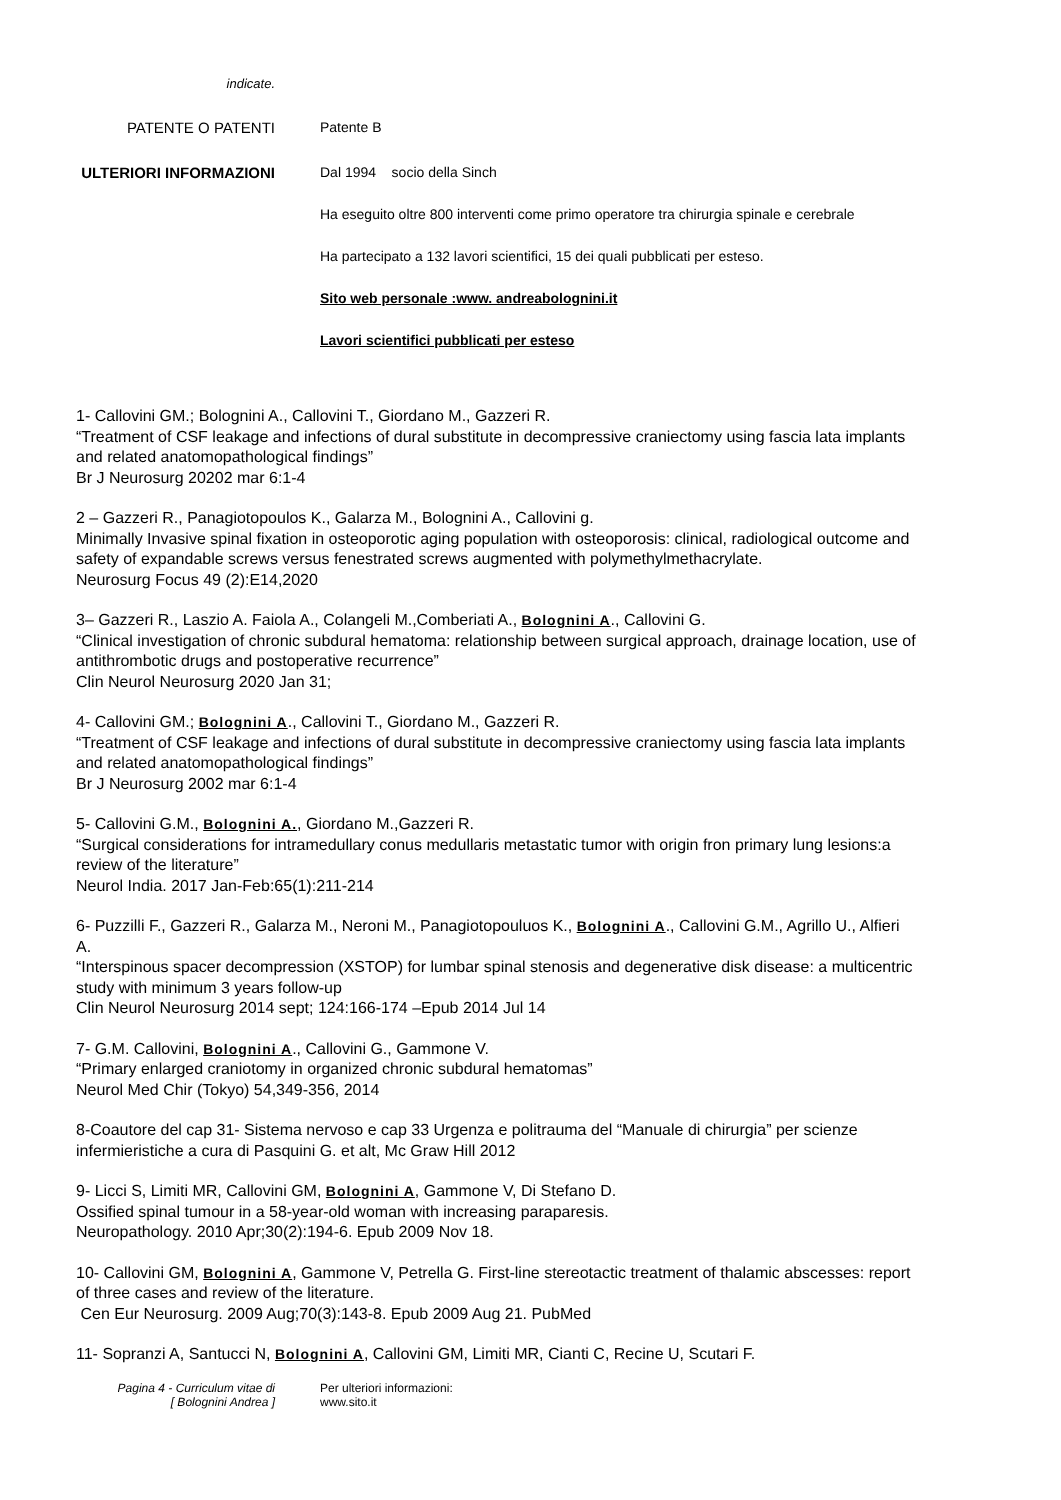indicate.
PATENTE O PATENTI Patente B
ULTERIORI INFORMAZIONI Dal 1994 socio della Sinch
Ha eseguito oltre 800 interventi come primo operatore tra chirurgia spinale e cerebrale
Ha partecipato a 132 lavori scientifici, 15 dei quali pubblicati per esteso.
Sito web personale :www. andreabolognini.it
Lavori scientifici pubblicati per esteso
1- Callovini GM.; Bolognini A., Callovini T., Giordano M., Gazzeri R.
“Treatment of CSF leakage and infections of dural substitute in decompressive craniectomy using fascia lata implants and related anatomopathological findings”
Br J Neurosurg 20202 mar 6:1-4
2 – Gazzeri R., Panagiotopoulos K., Galarza M., Bolognini A., Callovini g.
Minimally Invasive spinal fixation in osteoporotic aging population with osteoporosis: clinical, radiological outcome and safety of expandable screws versus fenestrated screws augmented with polymethylmethacrylate.
Neurosurg Focus 49 (2):E14,2020
3– Gazzeri R., Laszio A. Faiola A., Colangeli M.,Comberiati A., Bolognini A., Callovini G.
“Clinical investigation of chronic subdural hematoma: relationship between surgical approach, drainage location, use of antithrombotic drugs and postoperative recurrence”
Clin Neurol Neurosurg 2020 Jan 31;
4- Callovini GM.; Bolognini A., Callovini T., Giordano M., Gazzeri R.
“Treatment of CSF leakage and infections of dural substitute in decompressive craniectomy using fascia lata implants and related anatomopathological findings”
Br J Neurosurg 2002 mar 6:1-4
5- Callovini G.M., Bolognini A., Giordano M.,Gazzeri R.
“Surgical considerations for intramedullary conus medullaris metastatic tumor with origin fron primary lung lesions:a review of the literature”
Neurol India. 2017 Jan-Feb:65(1):211-214
6- Puzzilli F., Gazzeri R., Galarza M., Neroni M., Panagiotopouluos K., Bolognini A., Callovini G.M., Agrillo U., Alfieri A.
“Interspinous spacer decompression (XSTOP) for lumbar spinal stenosis and degenerative disk disease: a multicentric study with minimum 3 years follow-up
Clin Neurol Neurosurg 2014 sept; 124:166-174 –Epub 2014 Jul 14
7- G.M. Callovini, Bolognini A., Callovini G., Gammone V.
“Primary enlarged craniotomy in organized chronic subdural hematomas”
Neurol Med Chir (Tokyo) 54,349-356, 2014
8-Coautore del cap 31- Sistema nervoso e cap 33 Urgenza e politrauma del “Manuale di chirurgia” per scienze infermieristiche a cura di Pasquini G. et alt, Mc Graw Hill 2012
9- Licci S, Limiti MR, Callovini GM, Bolognini A, Gammone V, Di Stefano D.
Ossified spinal tumour in a 58-year-old woman with increasing paraparesis.
Neuropathology. 2010 Apr;30(2):194-6. Epub 2009 Nov 18.
10- Callovini GM, Bolognini A, Gammone V, Petrella G. First-line stereotactic treatment of thalamic abscesses: report of three cases and review of the literature.
Cen Eur Neurosurg. 2009 Aug;70(3):143-8. Epub 2009 Aug 21. PubMed
11- Sopranzi A, Santucci N, Bolognini A, Callovini GM, Limiti MR, Cianti C, Recine U, Scutari F.
Pagina 4 - Curriculum vitae di
[ Bolognini Andrea ]
Per ulteriori informazioni:
www.sito.it